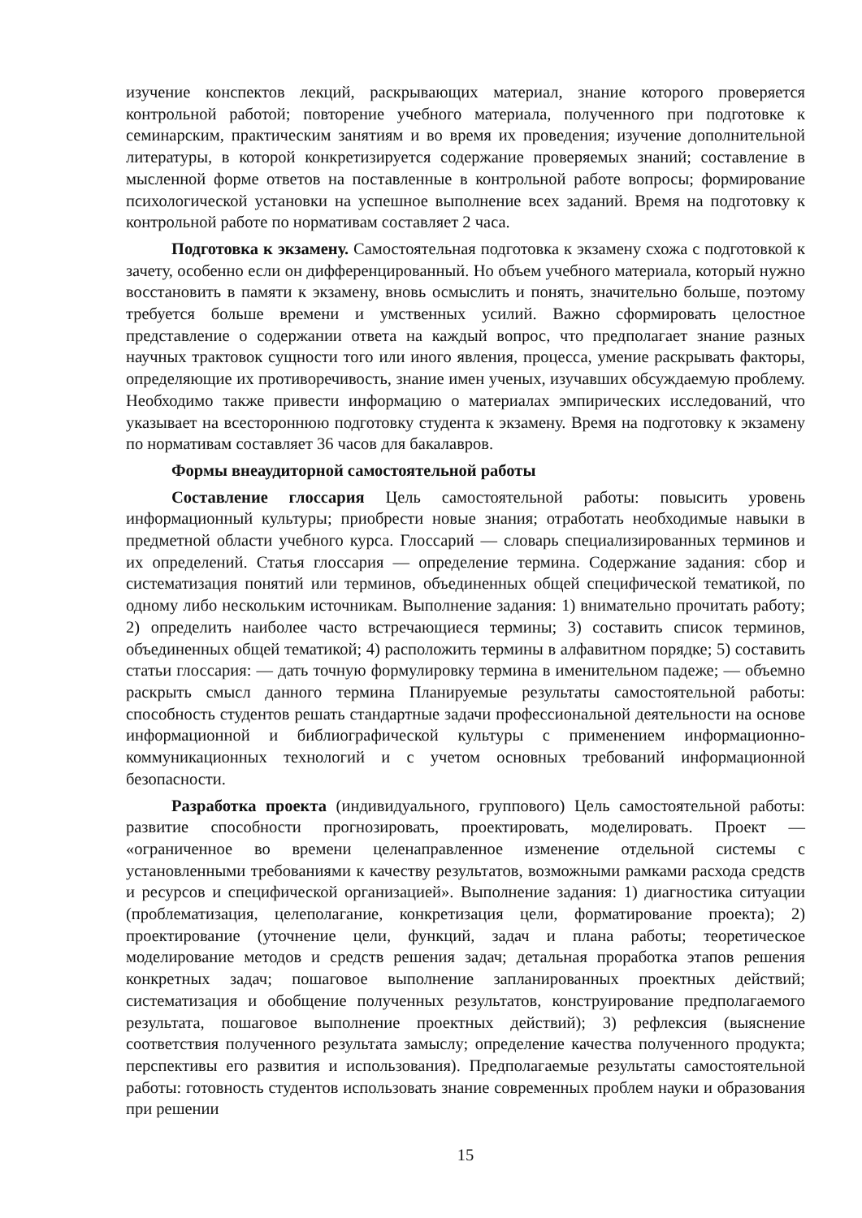изучение конспектов лекций, раскрывающих материал, знание которого проверяется контрольной работой; повторение учебного материала, полученного при подготовке к семинарским, практическим занятиям и во время их проведения; изучение дополнительной литературы, в которой конкретизируется содержание проверяемых знаний; составление в мысленной форме ответов на поставленные в контрольной работе вопросы; формирование психологической установки на успешное выполнение всех заданий. Время на подготовку к контрольной работе по нормативам составляет 2 часа.
Подготовка к экзамену. Самостоятельная подготовка к экзамену схожа с подготовкой к зачету, особенно если он дифференцированный. Но объем учебного материала, который нужно восстановить в памяти к экзамену, вновь осмыслить и понять, значительно больше, поэтому требуется больше времени и умственных усилий. Важно сформировать целостное представление о содержании ответа на каждый вопрос, что предполагает знание разных научных трактовок сущности того или иного явления, процесса, умение раскрывать факторы, определяющие их противоречивость, знание имен ученых, изучавших обсуждаемую проблему. Необходимо также привести информацию о материалах эмпирических исследований, что указывает на всестороннюю подготовку студента к экзамену. Время на подготовку к экзамену по нормативам составляет 36 часов для бакалавров.
Формы внеаудиторной самостоятельной работы
Составление глоссария Цель самостоятельной работы: повысить уровень информационный культуры; приобрести новые знания; отработать необходимые навыки в предметной области учебного курса. Глоссарий — словарь специализированных терминов и их определений. Статья глоссария — определение термина. Содержание задания: сбор и систематизация понятий или терминов, объединенных общей специфической тематикой, по одному либо нескольким источникам. Выполнение задания: 1) внимательно прочитать работу; 2) определить наиболее часто встречающиеся термины; 3) составить список терминов, объединенных общей тематикой; 4) расположить термины в алфавитном порядке; 5) составить статьи глоссария: — дать точную формулировку термина в именительном падеже; — объемно раскрыть смысл данного термина Планируемые результаты самостоятельной работы: способность студентов решать стандартные задачи профессиональной деятельности на основе информационной и библиографической культуры с применением информационно-коммуникационных технологий и с учетом основных требований информационной безопасности.
Разработка проекта (индивидуального, группового) Цель самостоятельной работы: развитие способности прогнозировать, проектировать, моделировать. Проект — «ограниченное во времени целенаправленное изменение отдельной системы с установленными требованиями к качеству результатов, возможными рамками расхода средств и ресурсов и специфической организацией». Выполнение задания: 1) диагностика ситуации (проблематизация, целеполагание, конкретизация цели, форматирование проекта); 2) проектирование (уточнение цели, функций, задач и плана работы; теоретическое моделирование методов и средств решения задач; детальная проработка этапов решения конкретных задач; пошаговое выполнение запланированных проектных действий; систематизация и обобщение полученных результатов, конструирование предполагаемого результата, пошаговое выполнение проектных действий); 3) рефлексия (выяснение соответствия полученного результата замыслу; определение качества полученного продукта; перспективы его развития и использования). Предполагаемые результаты самостоятельной работы: готовность студентов использовать знание современных проблем науки и образования при решении
15